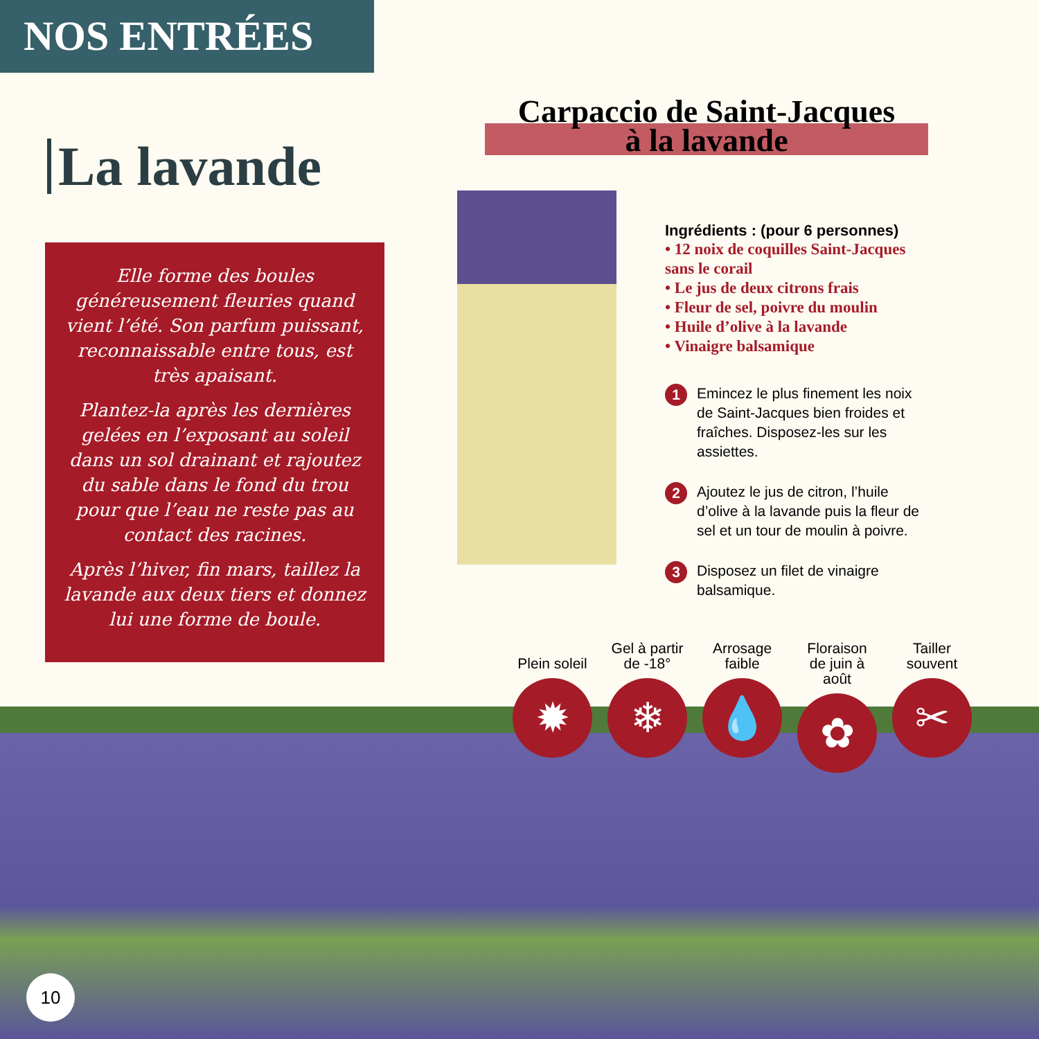NOS ENTRÉES
La lavande
Elle forme des boules généreusement fleuries quand vient l’été. Son parfum puissant, reconnaissable entre tous, est très apaisant.
Plantez-la après les dernières gelées en l’exposant au soleil dans un sol drainant et rajoutez du sable dans le fond du trou pour que l’eau ne reste pas au contact des racines.
Après l’hiver, fin mars, taillez la lavande aux deux tiers et donnez lui une forme de boule.
Carpaccio de Saint-Jacques
à la lavande
Ingrédients : (pour 6 personnes)
• 12 noix de coquilles Saint-Jacques sans le corail
• Le jus de deux citrons frais
• Fleur de sel, poivre du moulin
• Huile d’olive à la lavande
• Vinaigre balsamique
1 Emincez le plus finement les noix de Saint-Jacques bien froides et fraîches. Disposez-les sur les assiettes.
2 Ajoutez le jus de citron, l’huile d’olive à la lavande puis la fleur de sel et un tour de moulin à poivre.
3 Disposez un filet de vinaigre balsamique.
Plein soleil
✹
Gel à partir de -18°
❄
Arrosage faible
💧
Floraison de juin à août
✿
Tailler souvent
✂
10